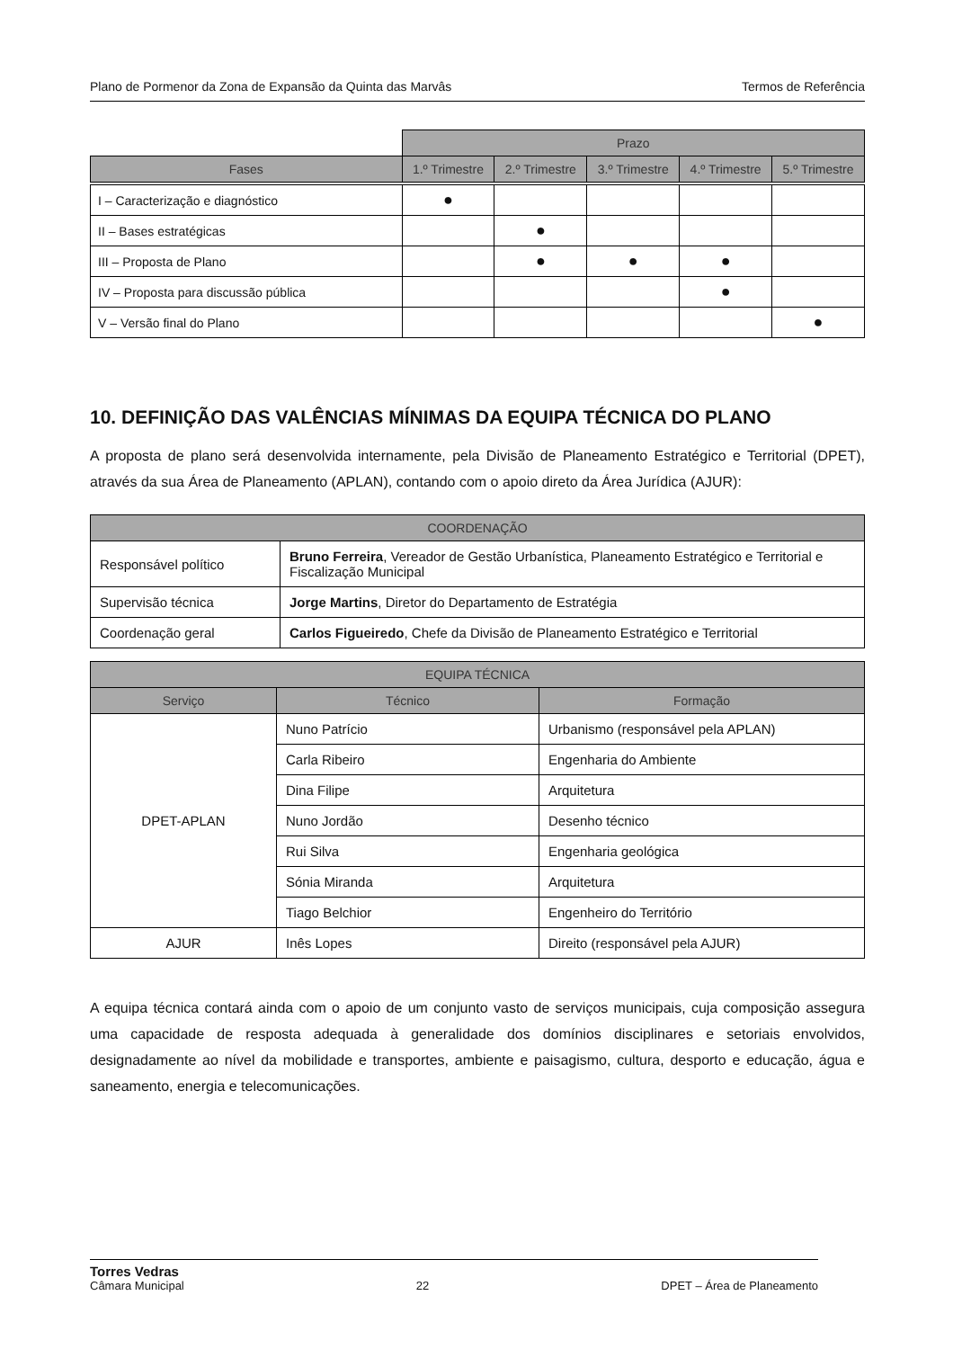Plano de Pormenor da Zona de Expansão da Quinta das Marvâs Termos de Referência
| | Prazo | | | | |
| Fases | 1.º Trimestre | 2.º Trimestre | 3.º Trimestre | 4.º Trimestre | 5.º Trimestre |
| I – Caracterização e diagnóstico | ● | | | | |
| II – Bases estratégicas | | ● | | | |
| III – Proposta de Plano | | ● | ● | ● | |
| IV – Proposta para discussão pública | | | | ● | |
| V – Versão final do Plano | | | | | ● |
10. DEFINIÇÃO DAS VALÊNCIAS MÍNIMAS DA EQUIPA TÉCNICA DO PLANO
A proposta de plano será desenvolvida internamente, pela Divisão de Planeamento Estratégico e Territorial (DPET), através da sua Área de Planeamento (APLAN), contando com o apoio direto da Área Jurídica (AJUR):
| COORDENAÇÃO | |
| --- | --- |
| Responsável político | Bruno Ferreira , Vereador de Gestão Urbanística, Planeamento Estratégico e Territorial e Fiscalização Municipal |
| Supervisão técnica | Jorge Martins , Diretor do Departamento de Estratégia |
| Coordenação geral | Carlos Figueiredo , Chefe da Divisão de Planeamento Estratégico e Territorial |
| EQUIPA TÉCNICA | | |
| --- | --- | --- |
| Serviço | Técnico | Formação |
| DPET-APLAN | Nuno Patrício | Urbanismo (responsável pela APLAN) |
| | Carla Ribeiro | Engenharia do Ambiente |
| | Dina Filipe | Arquitetura |
| | Nuno Jordão | Desenho técnico |
| | Rui Silva | Engenharia geológica |
| | Sónia Miranda | Arquitetura |
| | Tiago Belchior | Engenheiro do Território |
| AJUR | Inês Lopes | Direito (responsável pela AJUR) |
A equipa técnica contará ainda com o apoio de um conjunto vasto de serviços municipais, cuja composição assegura uma capacidade de resposta adequada à generalidade dos domínios disciplinares e setoriais envolvidos, designadamente ao nível da mobilidade e transportes, ambiente e paisagismo, cultura, desporto e educação, água e saneamento, energia e telecomunicações.
Torres Vedras
Câmara Municipal 22 DPET – Área de Planeamento